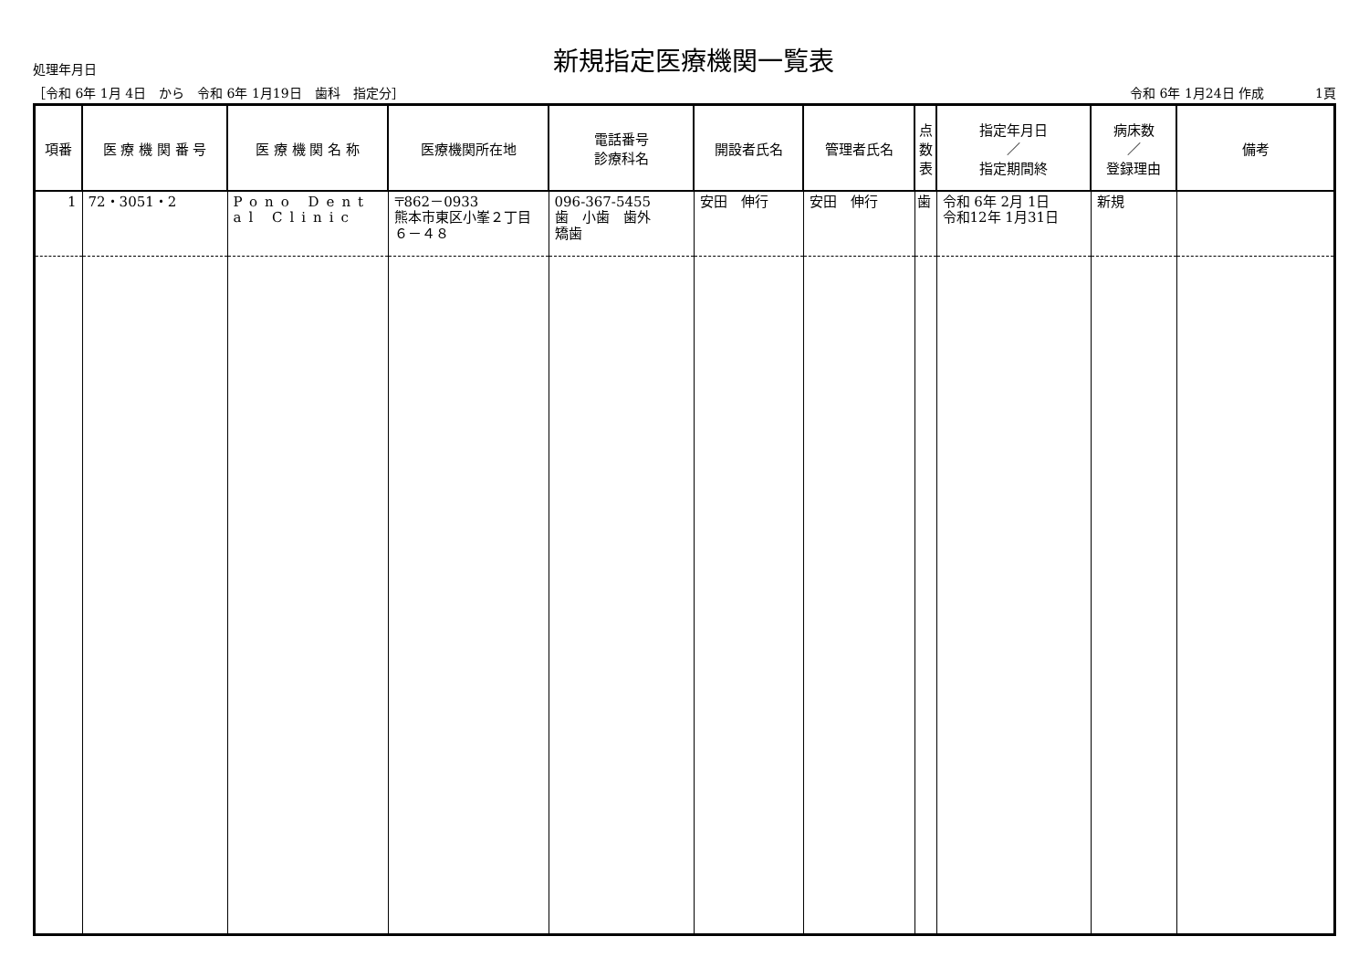処理年月日
新規指定医療機関一覧表
［令和 6年 1月 4日　から　令和 6年 1月19日　歯科　指定分］ 令和 6年 1月24日 作成　　　　1頁
| 項番 | 医 療 機 関 番 号 | 医 療 機 関 名 称 | 医療機関所在地 | 電話番号 診療科名 | 開設者氏名 | 管理者氏名 | 点 数 表 | 指定年月日 ／ 指定期間終 | 病床数 ／ 登録理由 | 備考 |
| --- | --- | --- | --- | --- | --- | --- | --- | --- | --- | --- |
| 1 | 72・3051・2 | Pono Dent al Clinic | 〒862－0933 熊本市東区小峯２丁目６－４８ | 096-367-5455 歯 小歯 歯外 矯歯 | 安田 伸行 | 安田 伸行 | 歯 | 令和 6年 2月 1日 令和12年 1月31日 | 新規 | |